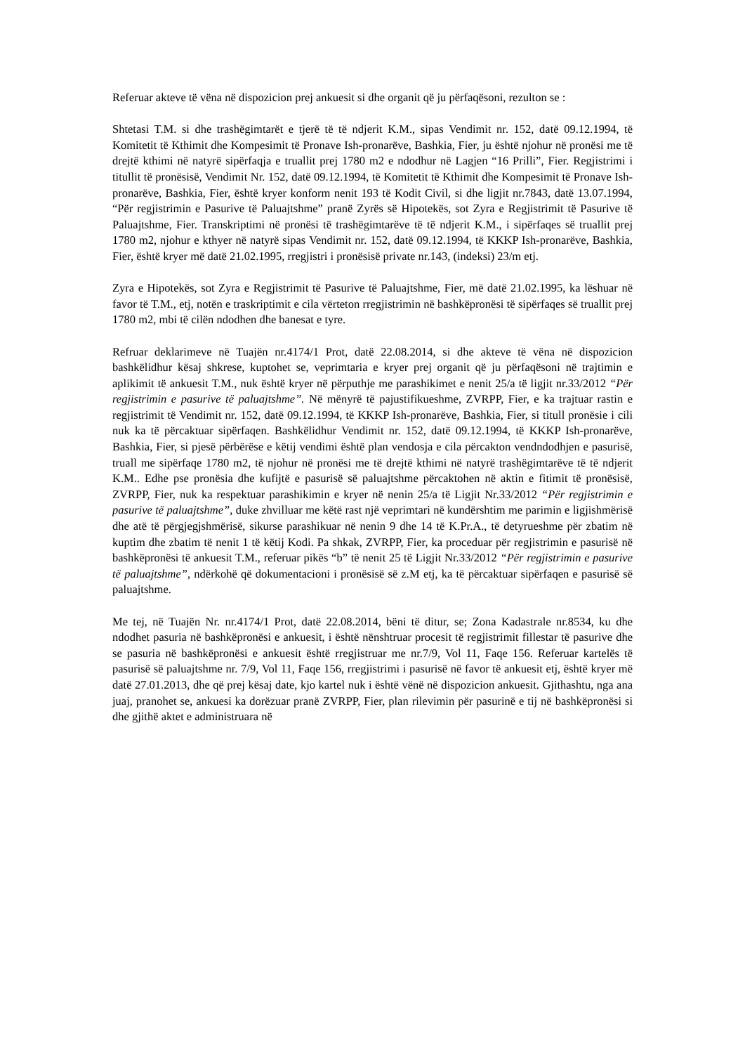Referuar akteve të vëna në dispozicion prej ankuesit si dhe organit që ju përfaqësoni, rezulton se :
Shtetasi T.M. si dhe trashëgimtarët e tjerë të të ndjerit K.M., sipas Vendimit nr. 152, datë 09.12.1994, të Komitetit të Kthimit dhe Kompesimit të Pronave Ish-pronarëve, Bashkia, Fier, ju është njohur në pronësi me të drejtë kthimi në natyrë sipërfaqja e truallit prej 1780 m2 e ndodhur në Lagjen “16 Prilli”, Fier. Regjistrimi i titullit të pronësisë, Vendimit Nr. 152, datë 09.12.1994, të Komitetit të Kthimit dhe Kompesimit të Pronave Ish-pronarëve, Bashkia, Fier, është kryer konform nenit 193 të Kodit Civil, si dhe ligjit nr.7843, datë 13.07.1994, “Për regjistrimin e Pasurive të Paluajtshme” pranë Zyrës së Hipotekës, sot Zyra e Regjistrimit të Pasurive të Paluajtshme, Fier. Transkriptimi në pronësi të trashëgimtarëve të të ndjerit K.M., i sipërfaqes së truallit prej 1780 m2, njohur e kthyer në natyrë sipas Vendimit nr. 152, datë 09.12.1994, të KKKP Ish-pronarëve, Bashkia, Fier, është kryer më datë 21.02.1995, rregjistri i pronësisë private nr.143, (indeksi) 23/m etj.
Zyra e Hipotekës, sot Zyra e Regjistrimit të Pasurive të Paluajtshme, Fier, më datë 21.02.1995, ka lëshuar në favor të T.M., etj, notën e traskriptimit e cila vërteton rregjistrimin në bashkëpronësi të sipërfaqes së truallit prej 1780 m2, mbi të cilën ndodhen dhe banesat e tyre.
Refruar deklarimeve në Tuajën nr.4174/1 Prot, datë 22.08.2014, si dhe akteve të vëna në dispozicion bashkëlidhur kësaj shkrese, kuptohet se, veprimtaria e kryer prej organit që ju përfaqësoni në trajtimin e aplikimit të ankuesit T.M., nuk është kryer në përputhje me parashikimet e nenit 25/a të ligjit nr.33/2012 “Për regjistrimin e pasurive të paluajtshme”. Në mënyrë të pajustifikueshme, ZVRPP, Fier, e ka trajtuar rastin e regjistrimit të Vendimit nr. 152, datë 09.12.1994, të KKKP Ish-pronarëve, Bashkia, Fier, si titull pronësie i cili nuk ka të përcaktuar sipërfaqen. Bashkëlidhur Vendimit nr. 152, datë 09.12.1994, të KKKP Ish-pronarëve, Bashkia, Fier, si pjesë përbërëse e këtij vendimi është plan vendosja e cila përcakton vendndodhjen e pasurisë, truall me sipërfaqe 1780 m2, të njohur në pronësi me të drejtë kthimi në natyrë trashëgimtarëve të të ndjerit K.M.. Edhe pse pronësia dhe kufijtë e pasurisë së paluajtshme përcaktohen në aktin e fitimit të pronësisë, ZVRPP, Fier, nuk ka respektuar parashikimin e kryer në nenin 25/a të Ligjit Nr.33/2012 “Për regjistrimin e pasurive të paluajtshme”, duke zhvilluar me këtë rast një veprimtari në kundërshtim me parimin e ligjishmërisë dhe atë të përgjegjshmërisë, sikurse parashikuar në nenin 9 dhe 14 të K.Pr.A., të detyrueshme për zbatim në kuptim dhe zbatim të nenit 1 të këtij Kodi. Pa shkak, ZVRPP, Fier, ka proceduar për regjistrimin e pasurisë në bashkëpronësi të ankuesit T.M., referuar pikës “b” të nenit 25 të Ligjit Nr.33/2012 “Për regjistrimin e pasurive të paluajtshme”, ndërkohë që dokumentacioni i pronësisë së z.M etj, ka të përcaktuar sipërfaqen e pasurisë së paluajtshme.
Me tej, në Tuajën Nr. nr.4174/1 Prot, datë 22.08.2014, bëni të ditur, se; Zona Kadastrale nr.8534, ku dhe ndodhet pasuria në bashkëpronësi e ankuesit, i është nënshtruar procesit të regjistrimit fillestar të pasurive dhe se pasuria në bashkëpronësi e ankuesit është rregjistruar me nr.7/9, Vol 11, Faqe 156. Referuar kartelës të pasurisë së paluajtshme nr. 7/9, Vol 11, Faqe 156, rregjistrimi i pasurisë në favor të ankuesit etj, është kryer më datë 27.01.2013, dhe që prej kësaj date, kjo kartel nuk i është vënë në dispozicion ankuesit. Gjithashtu, nga ana juaj, pranohet se, ankuesi ka dorëzuar pranë ZVRPP, Fier, plan rilevimin për pasurinë e tij në bashkëpronësi si dhe gjithë aktet e administruara në